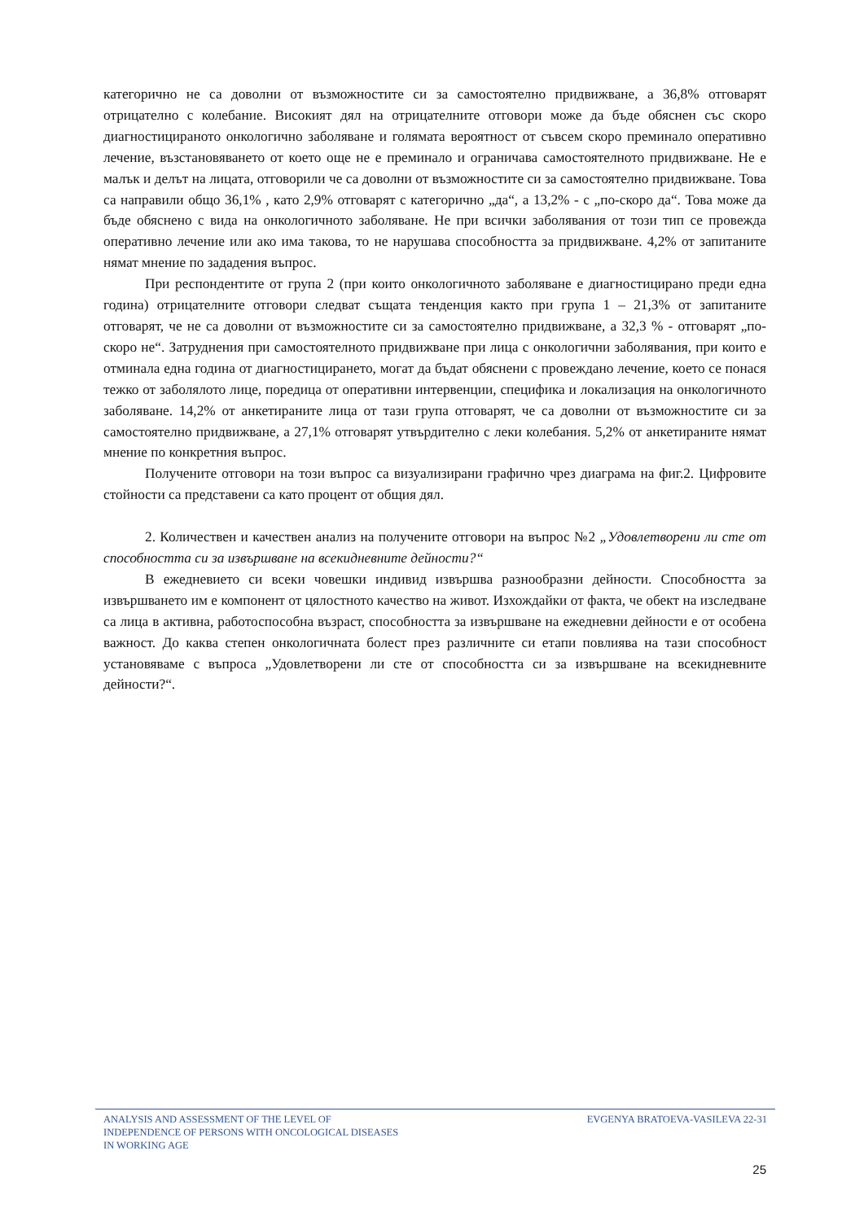категорично не са доволни от възможностите си за самостоятелно придвижване, а 36,8% отговарят отрицателно с колебание. Високият дял на отрицателните отговори може да бъде обяснен със скоро диагностицираното онкологично заболяване и голямата вероятност от съвсем скоро преминало оперативно лечение, възстановяването от което още не е преминало и ограничава самостоятелното придвижване. Не е малък и делът на лицата, отговорили че са доволни от възможностите си за самостоятелно придвижване. Това са направили общо 36,1% , като 2,9% отговарят с категорично „да“, а 13,2% - с „по-скоро да“. Това може да бъде обяснено с вида на онкологичното заболяване. Не при всички заболявания от този тип се провежда оперативно лечение или ако има такова, то не нарушава способността за придвижване. 4,2% от запитаните нямат мнение по зададения въпрос.
При респондентите от група 2 (при които онкологичното заболяване е диагностицирано преди една година) отрицателните отговори следват същата тенденция както при група 1 – 21,3% от запитаните отговарят, че не са доволни от възможностите си за самостоятелно придвижване, а 32,3 % - отговарят „по-скоро не“. Затруднения при самостоятелното придвижване при лица с онкологични заболявания, при които е отминала една година от диагностицирането, могат да бъдат обяснени с провеждано лечение, което се понася тежко от заболялото лице, поредица от оперативни интервенции, специфика и локализация на онкологичното заболяване. 14,2% от анкетираните лица от тази група отговарят, че са доволни от възможностите си за самостоятелно придвижване, а 27,1% отговарят утвърдително с леки колебания. 5,2% от анкетираните нямат мнение по конкретния въпрос.
Получените отговори на този въпрос са визуализирани графично чрез диаграма на фиг.2. Цифровите стойности са представени са като процент от общия дял.
2. Количествен и качествен анализ на получените отговори на въпрос №2 „Удовлетворени ли сте от способността си за извършване на всекидневните дейности?“
В ежедневието си всеки човешки индивид извършва разнообразни дейности. Способността за извършването им е компонент от цялостното качество на живот. Изхождайки от факта, че обект на изследване са лица в активна, работоспособна възраст, способността за извършване на ежедневни дейности е от особена важност. До каква степен онкологичната болест през различните си етапи повлиява на тази способност установяваме с въпроса „Удовлетворени ли сте от способността си за извършване на всекидневните дейности?“.
ANALYSIS AND ASSESSMENT OF THE LEVEL OF
INDEPENDENCE OF PERSONS WITH ONCOLOGICAL DISEASES
IN WORKING AGE
EVGENYA BRATOEVA-VASILEVA 22-31
25